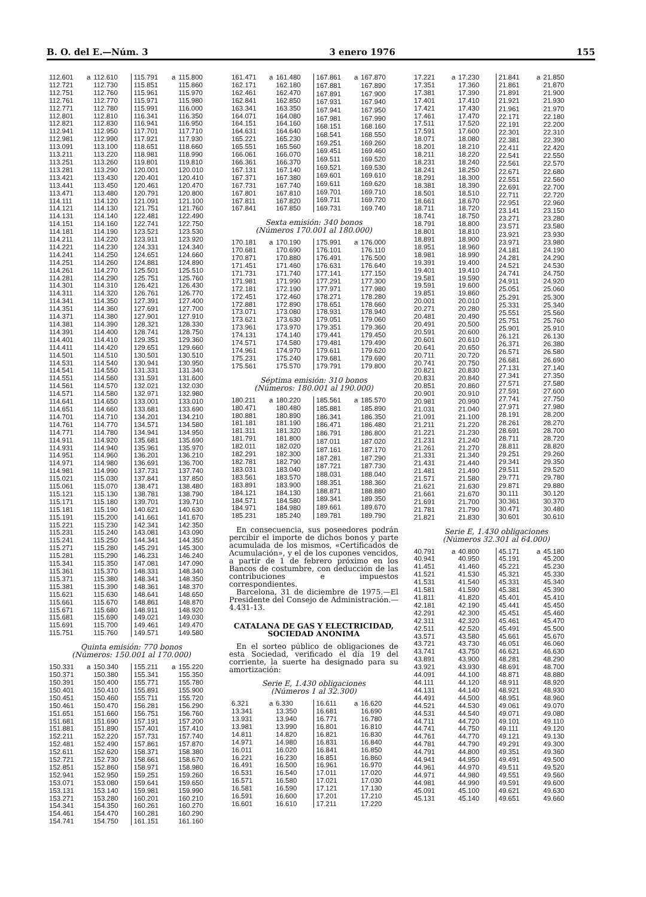B. O. del E.—Núm. 3 3 enero 1976 155
| 112.601 | a | 112.610 |
| 112.721 | | 112.730 |
| 112.751 | | 112.760 |
| 112.761 | | 112.770 |
| 112.771 | | 112.780 |
| 112.801 | | 112.810 |
| 112.821 | | 112.830 |
| 112.941 | | 112.950 |
| 112.981 | | 112.990 |
| 113.091 | | 113.100 |
| 113.211 | | 113.220 |
| 113.251 | | 113.260 |
| 113.281 | | 113.290 |
| 113.421 | | 113.430 |
| 113.441 | | 113.450 |
| 113.471 | | 113.480 |
| 114.111 | | 114.120 |
| 114.121 | | 114.130 |
| 114.131 | | 114.140 |
| 114.151 | | 114.160 |
| 114.181 | | 114.190 |
| 114.211 | | 114.220 |
| 114.221 | | 114.230 |
| 114.241 | | 114.250 |
| 114.251 | | 114.260 |
| 114.261 | | 114.270 |
| 114.281 | | 114.290 |
| 114.301 | | 114.310 |
| 114.311 | | 114.320 |
| 114.341 | | 114.350 |
| 114.351 | | 114.360 |
| 114.371 | | 114.380 |
| 114.381 | | 114.390 |
| 114.391 | | 114.400 |
| 114.401 | | 114.410 |
| 114.411 | | 114.420 |
| 114.501 | | 114.510 |
| 114.531 | | 114.540 |
| 114.541 | | 114.550 |
| 114.551 | | 114.560 |
| 114.561 | | 114.570 |
| 114.571 | | 114.580 |
| 114.641 | | 114.650 |
| 114.651 | | 114.660 |
| 114.701 | | 114.710 |
| 114.761 | | 114.770 |
| 114.771 | | 114.780 |
| 114.911 | | 114.920 |
| 114.931 | | 114.940 |
| 114.951 | | 114.960 |
| 114.971 | | 114.980 |
| 114.981 | | 114.990 |
| 115.021 | | 115.030 |
| 115.061 | | 115.070 |
| 115.121 | | 115.130 |
| 115.171 | | 115.180 |
| 115.181 | | 115.190 |
| 115.191 | | 115.200 |
| 115.221 | | 115.230 |
| 115.231 | | 115.240 |
| 115.241 | | 115.250 |
| 115.271 | | 115.280 |
| 115.281 | | 115.290 |
| 115.341 | | 115.350 |
| 115.361 | | 115.370 |
| 115.371 | | 115.380 |
| 115.381 | | 115.390 |
| 115.621 | | 115.630 |
| 115.661 | | 115.670 |
| 115.671 | | 115.680 |
| 115.681 | | 115.690 |
| 115.691 | | 115.700 |
| 115.751 | | 115.760 |
| 115.791 | a | 115.800 |
| 115.851 | | 115.860 |
| 115.961 | | 115.970 |
| 115.971 | | 115.980 |
| 115.991 | | 116.000 |
| 116.341 | | 116.350 |
| 116.941 | | 116.950 |
| 117.701 | | 117.710 |
| 117.921 | | 117.930 |
| 118.651 | | 118.660 |
| 118.981 | | 118.990 |
| 119.801 | | 119.810 |
| 120.001 | | 120.010 |
| 120.401 | | 120.410 |
| 120.461 | | 120.470 |
| 120.791 | | 120.800 |
| 121.091 | | 121.100 |
| 121.751 | | 121.760 |
| 122.481 | | 122.490 |
| 122.741 | | 122.750 |
| 123.521 | | 123.530 |
| 123.911 | | 123.920 |
| 124.331 | | 124.340 |
| 124.651 | | 124.660 |
| 124.881 | | 124.890 |
| 125.501 | | 125.510 |
| 125.751 | | 125.760 |
| 126.421 | | 126.430 |
| 126.761 | | 126.770 |
| 127.391 | | 127.400 |
| 127.691 | | 127.700 |
| 127.901 | | 127.910 |
| 128.321 | | 128.330 |
| 128.741 | | 128.750 |
| 129.351 | | 129.360 |
| 129.651 | | 129.660 |
| 130.501 | | 130.510 |
| 130.941 | | 130.950 |
| 131.331 | | 131.340 |
| 131.591 | | 131.600 |
| 132.021 | | 132.030 |
| 132.971 | | 132.980 |
| 133.001 | | 133.010 |
| 133.681 | | 133.690 |
| 134.201 | | 134.210 |
| 134.571 | | 134.580 |
| 134.941 | | 134.950 |
| 135.681 | | 135.690 |
| 135.961 | | 135.970 |
| 136.201 | | 136.210 |
| 136.691 | | 136.700 |
| 137.731 | | 137.740 |
| 137.841 | | 137.850 |
| 138.471 | | 138.480 |
| 138.781 | | 138.790 |
| 139.701 | | 139.710 |
| 140.621 | | 140.630 |
| 141.661 | | 141.670 |
| 142.341 | | 142.350 |
| 143.081 | | 143.090 |
| 144.341 | | 144.350 |
| 145.291 | | 145.300 |
| 146.231 | | 146.240 |
| 147.081 | | 147.090 |
| 148.331 | | 148.340 |
| 148.341 | | 148.350 |
| 148.361 | | 148.370 |
| 148.641 | | 148.650 |
| 148.861 | | 148.870 |
| 148.911 | | 148.920 |
| 149.021 | | 149.030 |
| 149.461 | | 149.470 |
| 149.571 | | 149.580 |
Quinta emisión: 770 bonos
(Números: 150.001 al 170.000)
| 150.331 | a | 150.340 |
| 150.371 | | 150.380 |
| 150.391 | | 150.400 |
| 150.401 | | 150.410 |
| 150.451 | | 150.460 |
| 150.461 | | 150.470 |
| 151.651 | | 151.660 |
| 151.681 | | 151.690 |
| 151.881 | | 151.890 |
| 152.211 | | 152.220 |
| 152.481 | | 152.490 |
| 152.611 | | 152.620 |
| 152.721 | | 152.730 |
| 152.851 | | 152.860 |
| 152.941 | | 152.950 |
| 153.071 | | 153.080 |
| 153.131 | | 153.140 |
| 153.271 | | 153.280 |
| 154.341 | | 154.350 |
| 154.461 | | 154.470 |
| 154.741 | | 154.750 |
| 155.211 | a | 155.220 |
| 155.341 | | 155.350 |
| 155.771 | | 155.780 |
| 155.891 | | 155.900 |
| 155.711 | | 155.720 |
| 156.281 | | 156.290 |
| 156.751 | | 156.760 |
| 157.191 | | 157.200 |
| 157.401 | | 157.410 |
| 157.731 | | 157.740 |
| 157.861 | | 157.870 |
| 158.371 | | 158.380 |
| 158.661 | | 158.670 |
| 158.971 | | 158.980 |
| 159.251 | | 159.260 |
| 159.641 | | 159.650 |
| 159.981 | | 159.990 |
| 160.201 | | 160.210 |
| 160.261 | | 160.270 |
| 160.281 | | 160.290 |
| 161.151 | | 161.160 |
| 161.471 | a | 161.480 |
| 162.171 | | 162.180 |
| 162.461 | | 162.470 |
| 162.841 | | 162.850 |
| 163.341 | | 163.350 |
| 164.071 | | 164.080 |
| 164.151 | | 164.160 |
| 164.631 | | 164.640 |
| 165.221 | | 165.230 |
| 165.551 | | 165.560 |
| 166.061 | | 166.070 |
| 166.361 | | 166.370 |
| 167.131 | | 167.140 |
| 167.371 | | 167.380 |
| 167.731 | | 167.740 |
| 167.801 | | 167.810 |
| 167.811 | | 167.820 |
| 167.841 | | 167.850 |
| 167.861 | a | 167.870 |
| 167.881 | | 167.890 |
| 167.891 | | 167.900 |
| 167.931 | | 167.940 |
| 167.941 | | 167.950 |
| 167.981 | | 167.990 |
| 168.151 | | 168.160 |
| 168.541 | | 168.550 |
| 169.251 | | 169.260 |
| 169.451 | | 169.460 |
| 169.511 | | 169.520 |
| 169.521 | | 169.530 |
| 169.601 | | 169.610 |
| 169.611 | | 169.620 |
| 169.701 | | 169.710 |
| 169.711 | | 169.720 |
| 169.731 | | 169.740 |
Sexta emisión: 340 bonos
(Números 170.001 al 180.000)
| 170.181 | a | 170.190 |
| 170.681 | | 170.690 |
| 170.871 | | 170.880 |
| 171.451 | | 171.460 |
| 171.731 | | 171.740 |
| 171.981 | | 171.990 |
| 172.181 | | 172.190 |
| 172.451 | | 172.460 |
| 172.881 | | 172.890 |
| 173.071 | | 173.080 |
| 173.621 | | 173.630 |
| 173.961 | | 173.970 |
| 174.131 | | 174.140 |
| 174.571 | | 174.580 |
| 174.961 | | 174.970 |
| 175.231 | | 175.240 |
| 175.561 | | 175.570 |
| 175.991 | a | 176.000 |
| 176.101 | | 176.110 |
| 176.491 | | 176.500 |
| 176.631 | | 176.640 |
| 177.141 | | 177.150 |
| 177.291 | | 177.300 |
| 177.971 | | 177.980 |
| 178.271 | | 178.280 |
| 178.651 | | 178.660 |
| 178.931 | | 178.940 |
| 179.051 | | 179.060 |
| 179.351 | | 179.360 |
| 179.441 | | 179.450 |
| 179.481 | | 179.490 |
| 179.611 | | 179.620 |
| 179.681 | | 179.690 |
| 179.791 | | 179.800 |
Séptima emisión: 310 bonos
(Números: 180.001 al 190.000)
| 180.211 | a | 180.220 |
| 180.471 | | 180.480 |
| 180.881 | | 180.890 |
| 181.181 | | 181.190 |
| 181.311 | | 181.320 |
| 181.791 | | 181.800 |
| 182.011 | | 182.020 |
| 182.291 | | 182.300 |
| 182.781 | | 182.790 |
| 183.031 | | 183.040 |
| 183.561 | | 183.570 |
| 183.891 | | 183.900 |
| 184.121 | | 184.130 |
| 184.571 | | 184.580 |
| 184.971 | | 184.980 |
| 185.231 | | 185.240 |
| 185.561 | a | 185.570 |
| 185.881 | | 185.890 |
| 186.341 | | 186.350 |
| 186.471 | | 186.480 |
| 186.791 | | 186.800 |
| 187.011 | | 187.020 |
| 187.161 | | 187.170 |
| 187.281 | | 187.290 |
| 187.721 | | 187.730 |
| 188.031 | | 188.040 |
| 188.351 | | 188.360 |
| 188.871 | | 188.880 |
| 189.341 | | 189.350 |
| 189.661 | | 189.670 |
| 189.781 | | 189.790 |
En consecuencia, sus poseedores podrán percibir el importe de dichos bonos y parte acumulada de los mismos, «Certificados de Acumulación», y el de los cupones vencidos, a partir de 1 de febrero próximo en los Bancos de costumbre, con deducción de las contribuciones e impuestos correspondientes.
Barcelona, 31 de diciembre de 1975.—El Presidente del Consejo de Administración.—4.431-13.
CATALANA DE GAS Y ELECTRICIDAD,
SOCIEDAD ANONIMA
En el sorteo público de obligaciones de esta Sociedad, verificado el día 19 del corriente, la suerte ha designado para su amortización:
Serie E, 1.430 obligaciones
(Números 1 al 32.300)
| 6.321 | a | 6.330 |
| 13.341 | | 13.350 |
| 13.931 | | 13.940 |
| 13.981 | | 13.990 |
| 14.811 | | 14.820 |
| 14.971 | | 14.980 |
| 16.011 | | 16.020 |
| 16.221 | | 16.230 |
| 16.491 | | 16.500 |
| 16.531 | | 16.540 |
| 16.571 | | 16.580 |
| 16.581 | | 16.590 |
| 16.591 | | 16.600 |
| 16.601 | | 16.610 |
| 16.611 | a | 16.620 |
| 16.681 | | 16.690 |
| 16.771 | | 16.780 |
| 16.801 | | 16.810 |
| 16.821 | | 16.830 |
| 16.831 | | 16.840 |
| 16.841 | | 16.850 |
| 16.851 | | 16.860 |
| 16.961 | | 16.970 |
| 17.011 | | 17.020 |
| 17.021 | | 17.030 |
| 17.121 | | 17.130 |
| 17.201 | | 17.210 |
| 17.211 | | 17.220 |
| 17.221 | a | 17.230 |
| 17.351 | | 17.360 |
| 17.381 | | 17.390 |
| 17.401 | | 17.410 |
| 17.421 | | 17.430 |
| 17.461 | | 17.470 |
| 17.511 | | 17.520 |
| 17.591 | | 17.600 |
| 18.071 | | 18.080 |
| 18.201 | | 18.210 |
| 18.211 | | 18.220 |
| 18.231 | | 18.240 |
| 18.241 | | 18.250 |
| 18.291 | | 18.300 |
| 18.381 | | 18.390 |
| 18.501 | | 18.510 |
| 18.661 | | 18.670 |
| 18.711 | | 18.720 |
| 18.741 | | 18.750 |
| 18.791 | | 18.800 |
| 18.801 | | 18.810 |
| 18.891 | | 18.900 |
| 18.951 | | 18.960 |
| 18.981 | | 18.990 |
| 19.391 | | 19.400 |
| 19.401 | | 19.410 |
| 19.581 | | 19.590 |
| 19.591 | | 19.600 |
| 19.851 | | 19.860 |
| 20.001 | | 20.010 |
| 20.271 | | 20.280 |
| 20.481 | | 20.490 |
| 20.491 | | 20.500 |
| 20.591 | | 20.600 |
| 20.601 | | 20.610 |
| 20.641 | | 20.650 |
| 20.711 | | 20.720 |
| 20.741 | | 20.750 |
| 20.821 | | 20.830 |
| 20.831 | | 20.840 |
| 20.851 | | 20.860 |
| 20.901 | | 20.910 |
| 20.981 | | 20.990 |
| 21.031 | | 21.040 |
| 21.091 | | 21.100 |
| 21.211 | | 21.220 |
| 21.221 | | 21.230 |
| 21.231 | | 21.240 |
| 21.261 | | 21.270 |
| 21.331 | | 21.340 |
| 21.431 | | 21.440 |
| 21.481 | | 21.490 |
| 21.571 | | 21.580 |
| 21.621 | | 21.630 |
| 21.661 | | 21.670 |
| 21.691 | | 21.700 |
| 21.781 | | 21.790 |
| 21.821 | | 21.830 |
| 21.841 | a | 21.850 |
| 21.861 | | 21.870 |
| 21.891 | | 21.900 |
| 21.921 | | 21.930 |
| 21.961 | | 21.970 |
| 22.171 | | 22.180 |
| 22.191 | | 22.200 |
| 22.301 | | 22.310 |
| 22.381 | | 22.390 |
| 22.411 | | 22.420 |
| 22.541 | | 22.550 |
| 22.561 | | 22.570 |
| 22.671 | | 22.680 |
| 22.551 | | 22.560 |
| 22.691 | | 22.700 |
| 22.711 | | 22.720 |
| 22.951 | | 22.960 |
| 23.141 | | 23.150 |
| 23.271 | | 23.280 |
| 23.571 | | 23.580 |
| 23.921 | | 23.930 |
| 23.971 | | 23.980 |
| 24.181 | | 24.190 |
| 24.281 | | 24.290 |
| 24.521 | | 24.530 |
| 24.741 | | 24.750 |
| 24.911 | | 24.920 |
| 25.051 | | 25.060 |
| 25.291 | | 25.300 |
| 25.331 | | 25.340 |
| 25.551 | | 25.560 |
| 25.751 | | 25.760 |
| 25.901 | | 25.910 |
| 26.121 | | 26.130 |
| 26.371 | | 26.380 |
| 26.571 | | 26.580 |
| 26.681 | | 26.690 |
| 27.131 | | 27.140 |
| 27.341 | | 27.350 |
| 27.571 | | 27.580 |
| 27.591 | | 27.600 |
| 27.741 | | 27.750 |
| 27.971 | | 27.980 |
| 28.191 | | 28.200 |
| 28.261 | | 28.270 |
| 28.691 | | 28.700 |
| 28.711 | | 28.720 |
| 28.811 | | 28.820 |
| 29.251 | | 29.260 |
| 29.341 | | 29.350 |
| 29.511 | | 29.520 |
| 29.771 | | 29.780 |
| 29.871 | | 29.880 |
| 30.111 | | 30.120 |
| 30.361 | | 30.370 |
| 30.471 | | 30.480 |
| 30.601 | | 30.610 |
Serie E, 1.430 obligaciones
(Números 32.301 al 64.000)
| 40.791 | a | 40.800 |
| 40.941 | | 40.950 |
| 41.451 | | 41.460 |
| 41.521 | | 41.530 |
| 41.531 | | 41.540 |
| 41.581 | | 41.590 |
| 41.811 | | 41.820 |
| 42.181 | | 42.190 |
| 42.291 | | 42.300 |
| 42.311 | | 42.320 |
| 42.511 | | 42.520 |
| 43.571 | | 43.580 |
| 43.721 | | 43.730 |
| 43.741 | | 43.750 |
| 43.891 | | 43.900 |
| 43.921 | | 43.930 |
| 44.091 | | 44.100 |
| 44.111 | | 44.120 |
| 44.131 | | 44.140 |
| 44.491 | | 44.500 |
| 44.521 | | 44.530 |
| 44.531 | | 44.540 |
| 44.711 | | 44.720 |
| 44.741 | | 44.750 |
| 44.761 | | 44.770 |
| 44.781 | | 44.790 |
| 44.791 | | 44.800 |
| 44.941 | | 44.950 |
| 44.961 | | 44.970 |
| 44.971 | | 44.980 |
| 44.981 | | 44.990 |
| 45.091 | | 45.100 |
| 45.131 | | 45.140 |
| 45.171 | a | 45.180 |
| 45.191 | | 45.200 |
| 45.221 | | 45.230 |
| 45.321 | | 45.330 |
| 45.331 | | 45.340 |
| 45.381 | | 45.390 |
| 45.401 | | 45.410 |
| 45.441 | | 45.450 |
| 45.451 | | 45.460 |
| 45.461 | | 45.470 |
| 45.491 | | 45.500 |
| 45.661 | | 45.670 |
| 46.051 | | 46.060 |
| 46.621 | | 46.630 |
| 48.281 | | 48.290 |
| 48.691 | | 48.700 |
| 48.871 | | 48.880 |
| 48.911 | | 48.920 |
| 48.921 | | 48.930 |
| 48.951 | | 48.960 |
| 49.061 | | 49.070 |
| 49.071 | | 49.080 |
| 49.101 | | 49.110 |
| 49.111 | | 49.120 |
| 49.121 | | 49.130 |
| 49.291 | | 49.300 |
| 49.351 | | 49.360 |
| 49.491 | | 49.500 |
| 49.511 | | 49.520 |
| 49.551 | | 49.560 |
| 49.591 | | 49.600 |
| 49.621 | | 49.630 |
| 49.651 | | 49.660 |